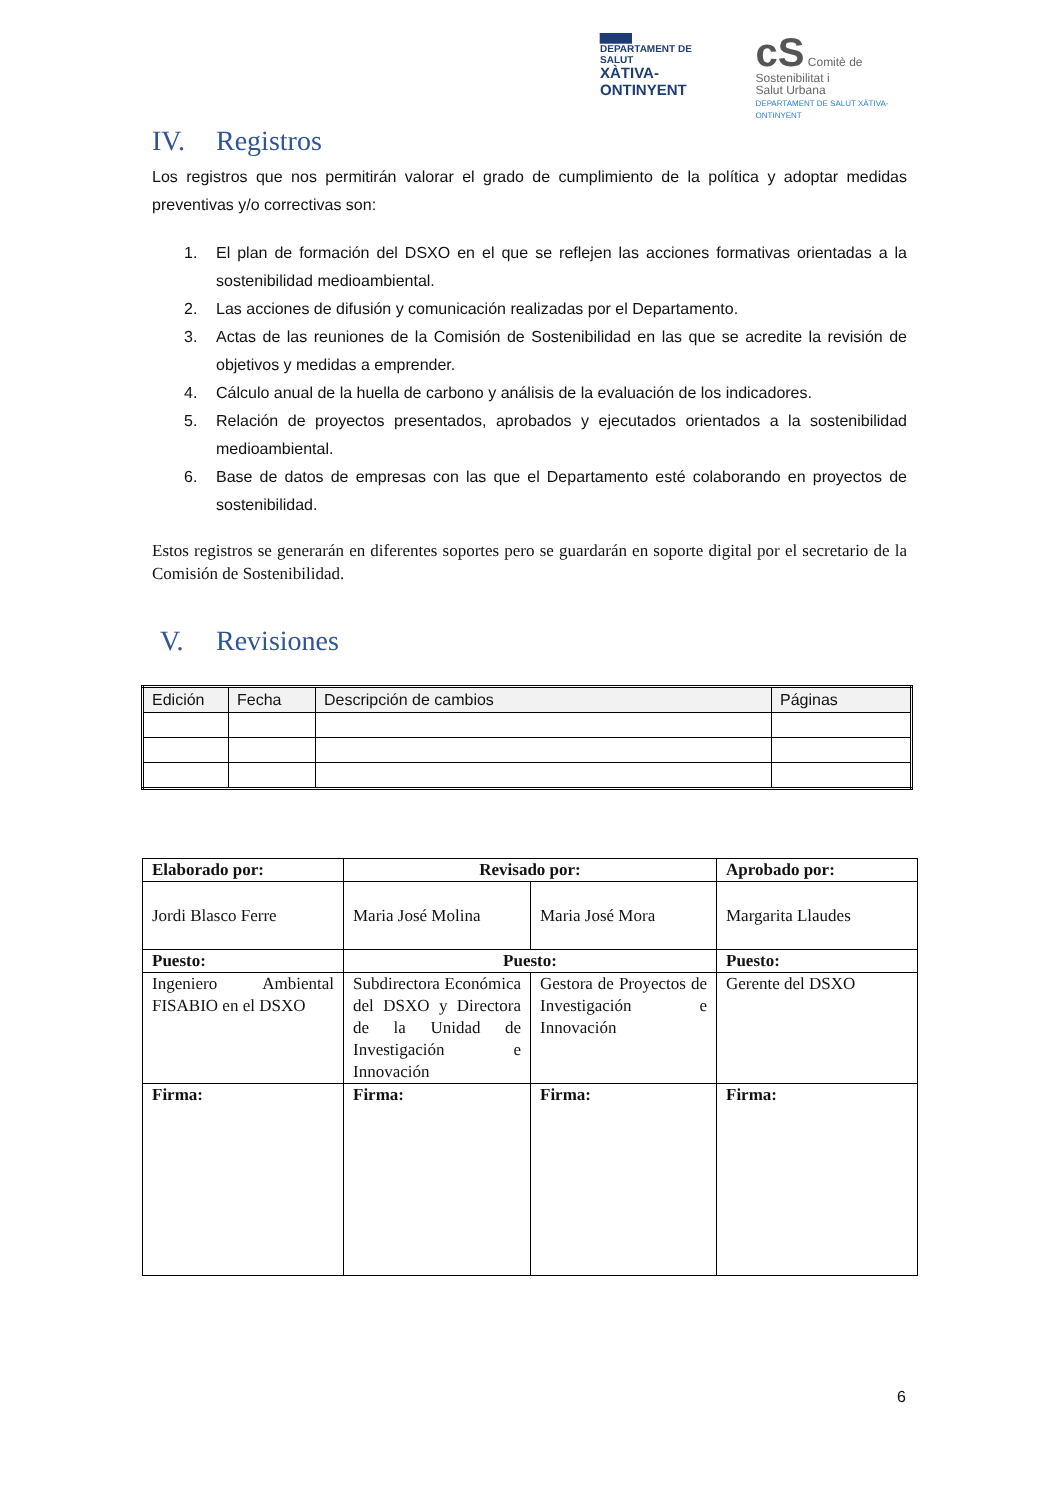▇▇▇▇
DEPARTAMENT DE SALUT
XÀTIVA-ONTINYENT
cS Comitè de
Sostenibilitat i
Salut Urbana
DEPARTAMENT DE SALUT XÀTIVA-ONTINYENT
IV. Registros
Los registros que nos permitirán valorar el grado de cumplimiento de la política y adoptar medidas preventivas y/o correctivas son:
1. El plan de formación del DSXO en el que se reflejen las acciones formativas orientadas a la sostenibilidad medioambiental.
2. Las acciones de difusión y comunicación realizadas por el Departamento.
3. Actas de las reuniones de la Comisión de Sostenibilidad en las que se acredite la revisión de objetivos y medidas a emprender.
4. Cálculo anual de la huella de carbono y análisis de la evaluación de los indicadores.
5. Relación de proyectos presentados, aprobados y ejecutados orientados a la sostenibilidad medioambiental.
6. Base de datos de empresas con las que el Departamento esté colaborando en proyectos de sostenibilidad.
Estos registros se generarán en diferentes soportes pero se guardarán en soporte digital por el secretario de la Comisión de Sostenibilidad.
V. Revisiones
| Edición | Fecha | Descripción de cambios | Páginas |
| --- | --- | --- | --- |
| Elaborado por: | Revisado por: | | Aprobado por: |
| --- | --- | --- | --- |
| Jordi Blasco Ferre | Maria José Molina | Maria José Mora | Margarita Llaudes |
| Puesto: | Puesto: | | Puesto: |
| Ingeniero Ambiental FISABIO en el DSXO | Subdirectora Económica del DSXO y Directora de la Unidad de Investigación e Innovación | Gestora de Proyectos de Investigación e Innovación | Gerente del DSXO |
| Firma: | Firma: | Firma: | Firma: |
6